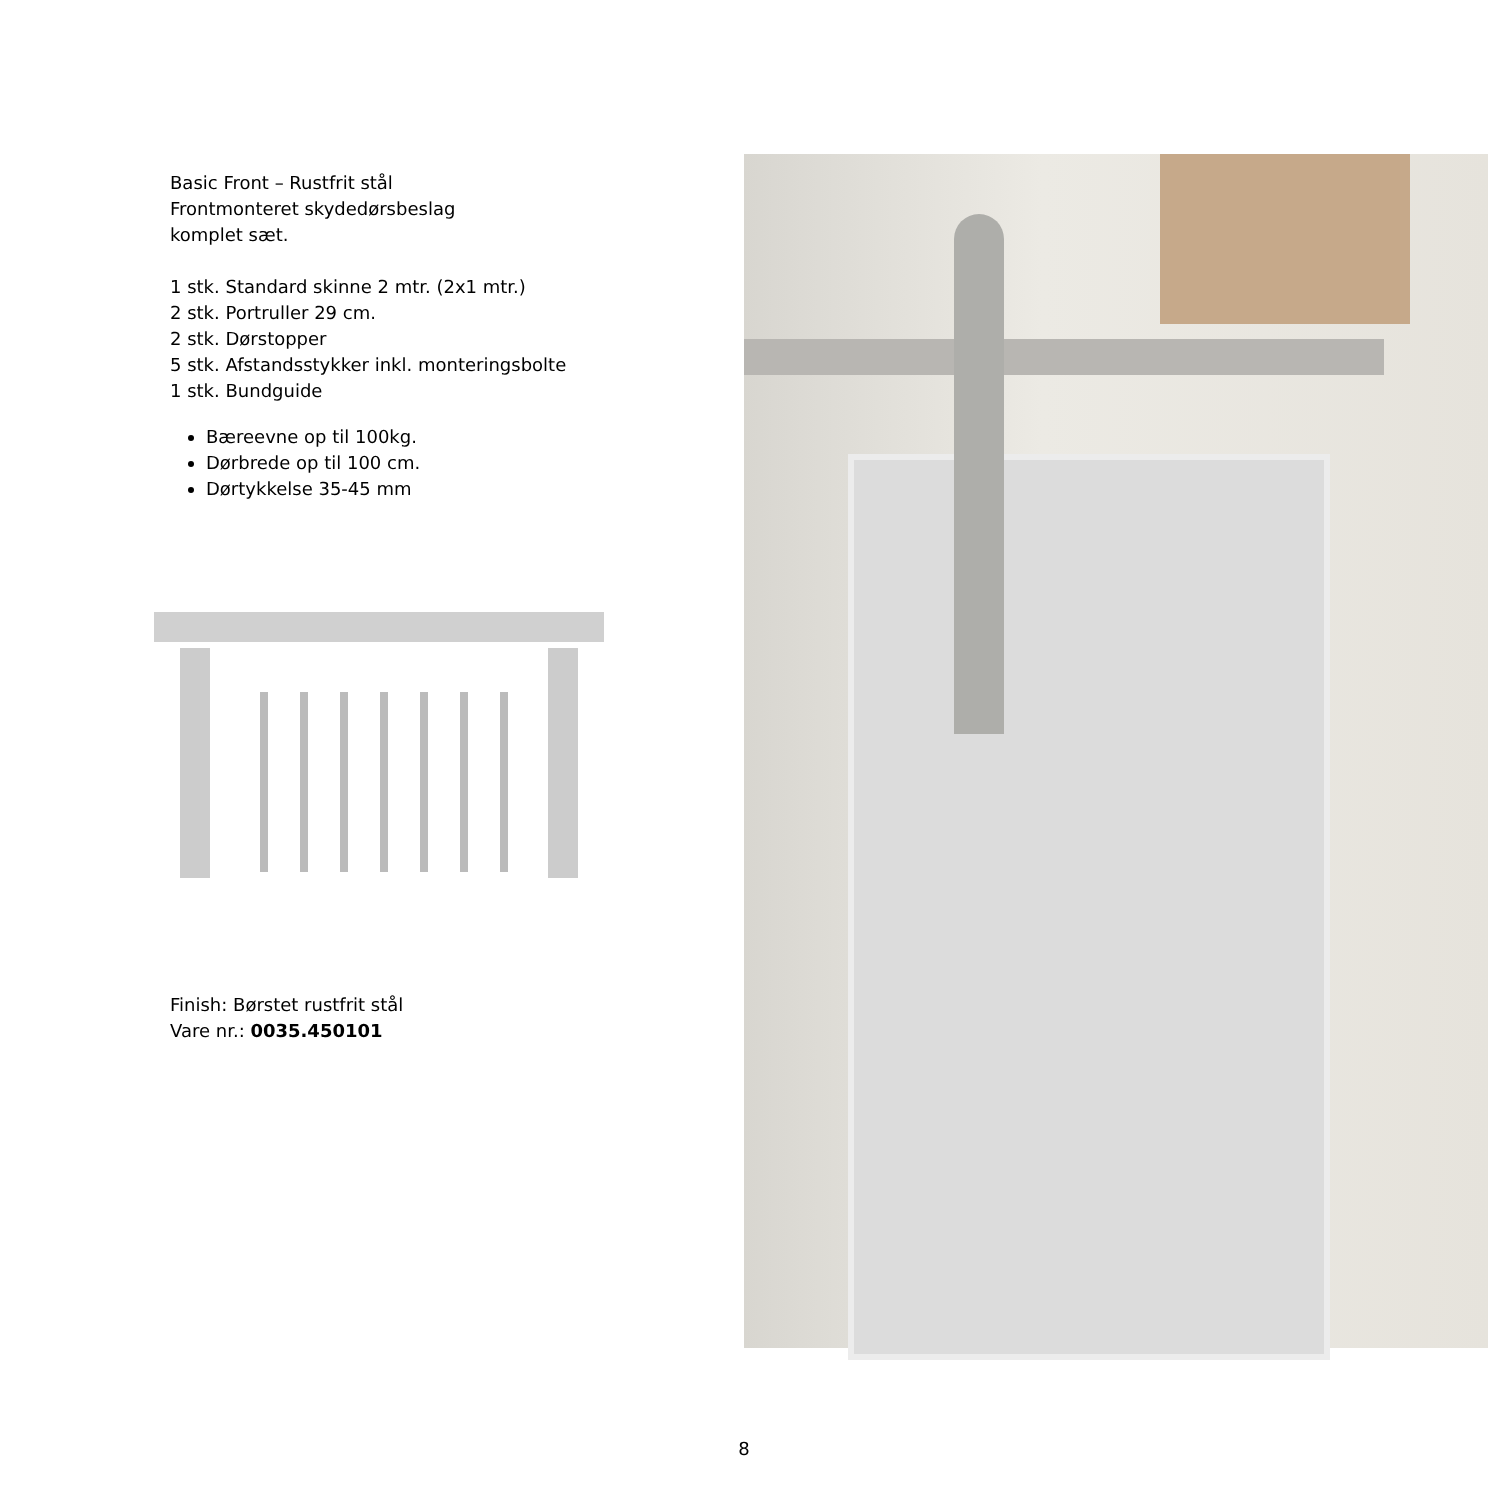Basic Front – Rustfrit stål
Frontmonteret skydedørsbeslag
komplet sæt.
1 stk. Standard skinne 2 mtr. (2x1 mtr.)
2 stk. Portruller 29 cm.
2 stk. Dørstopper
5 stk. Afstandsstykker inkl. monteringsbolte
1 stk. Bundguide
Bæreevne op til 100kg.
Dørbrede op til 100 cm.
Dørtykkelse 35-45 mm
Finish: Børstet rustfrit stål
Vare nr.: 0035.450101
8